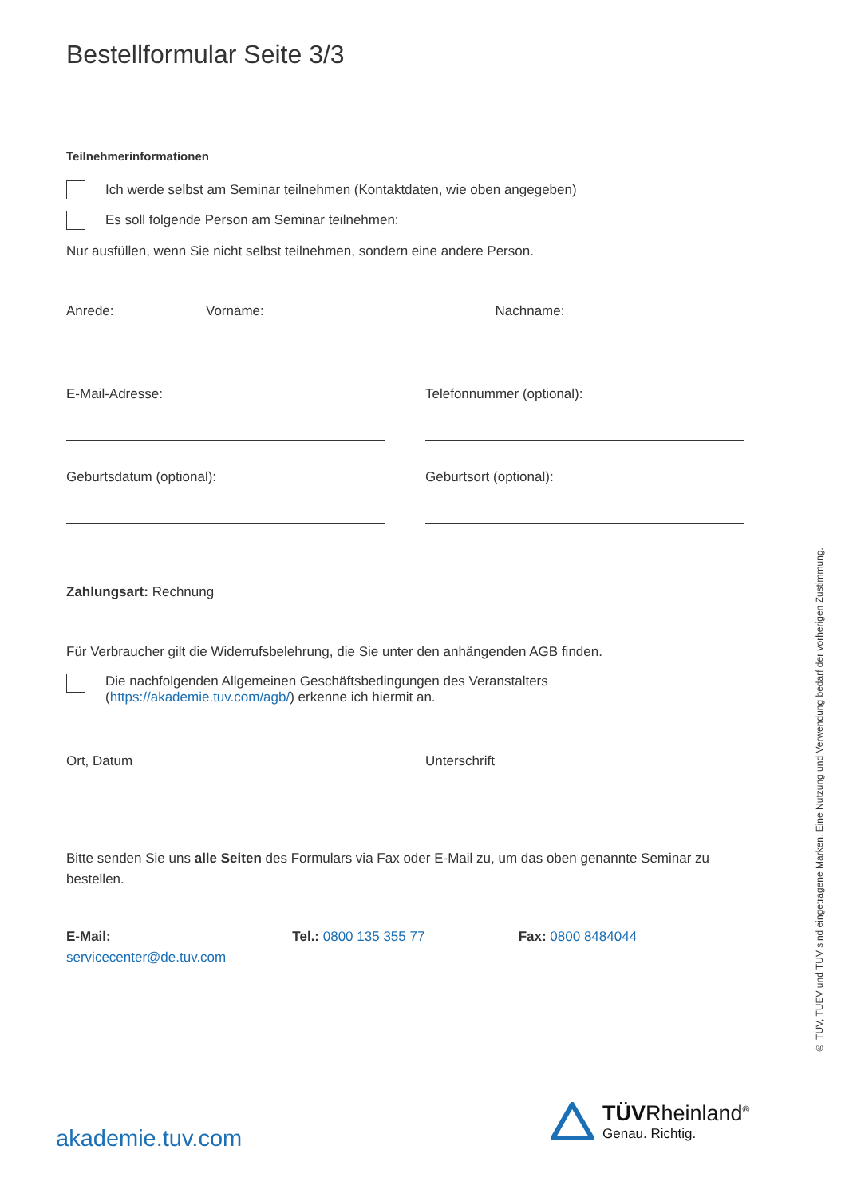Bestellformular Seite 3/3
Teilnehmerinformationen
Ich werde selbst am Seminar teilnehmen (Kontaktdaten, wie oben angegeben)
Es soll folgende Person am Seminar teilnehmen:
Nur ausfüllen, wenn Sie nicht selbst teilnehmen, sondern eine andere Person.
Anrede: Vorname: Nachname:
E-Mail-Adresse: Telefonnummer (optional):
Geburtsdatum (optional): Geburtsort (optional):
Zahlungsart: Rechnung
Für Verbraucher gilt die Widerrufsbelehrung, die Sie unter den anhängenden AGB finden.
Die nachfolgenden Allgemeinen Geschäftsbedingungen des Veranstalters
(https://akademie.tuv.com/agb/) erkenne ich hiermit an.
Ort, Datum Unterschrift
Bitte senden Sie uns alle Seiten des Formulars via Fax oder E-Mail zu, um das oben genannte Seminar zu bestellen.
E-Mail:
servicecenter@de.tuv.com
Tel.: 0800 135 355 77 Fax: 0800 8484044
akademie.tuv.com
TÜVRheinland<sup>®</sup>
Genau. Richtig.
® TÜV, TUEV und TUV sind eingetragene Marken. Eine Nutzung und Verwendung bedarf der vorherigen Zustimmung.